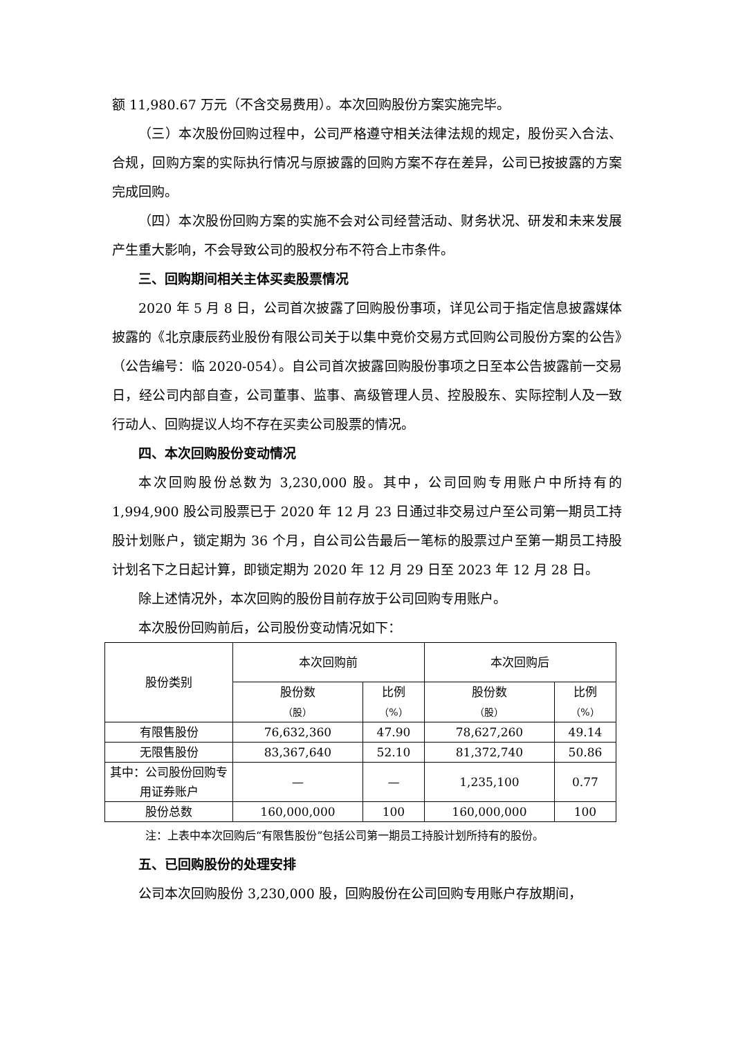额 11,980.67 万元（不含交易费用）。本次回购股份方案实施完毕。
（三）本次股份回购过程中，公司严格遵守相关法律法规的规定，股份买入合法、合规，回购方案的实际执行情况与原披露的回购方案不存在差异，公司已按披露的方案完成回购。
（四）本次股份回购方案的实施不会对公司经营活动、财务状况、研发和未来发展产生重大影响，不会导致公司的股权分布不符合上市条件。
三、回购期间相关主体买卖股票情况
2020 年 5 月 8 日，公司首次披露了回购股份事项，详见公司于指定信息披露媒体披露的《北京康辰药业股份有限公司关于以集中竞价交易方式回购公司股份方案的公告》（公告编号：临 2020-054）。自公司首次披露回购股份事项之日至本公告披露前一交易日，经公司内部自查，公司董事、监事、高级管理人员、控股股东、实际控制人及一致行动人、回购提议人均不存在买卖公司股票的情况。
四、本次回购股份变动情况
本次回购股份总数为 3,230,000 股。其中，公司回购专用账户中所持有的 1,994,900 股公司股票已于 2020 年 12 月 23 日通过非交易过户至公司第一期员工持股计划账户，锁定期为 36 个月，自公司公告最后一笔标的股票过户至第一期员工持股计划名下之日起计算，即锁定期为 2020 年 12 月 29 日至 2023 年 12 月 28 日。
除上述情况外，本次回购的股份目前存放于公司回购专用账户。
本次股份回购前后，公司股份变动情况如下：
| 股份类别 | 本次回购前 | | 本次回购后 | |
| --- | --- | --- | --- | --- |
| | 股份数 （股） | 比例 （%） | 股份数 （股） | 比例 （%） |
| 有限售股份 | 76,632,360 | 47.90 | 78,627,260 | 49.14 |
| 无限售股份 | 83,367,640 | 52.10 | 81,372,740 | 50.86 |
| 其中：公司股份回购专用证券账户 | — | — | 1,235,100 | 0.77 |
| 股份总数 | 160,000,000 | 100 | 160,000,000 | 100 |
注：上表中本次回购后“有限售股份”包括公司第一期员工持股计划所持有的股份。
五、已回购股份的处理安排
公司本次回购股份 3,230,000 股，回购股份在公司回购专用账户存放期间，